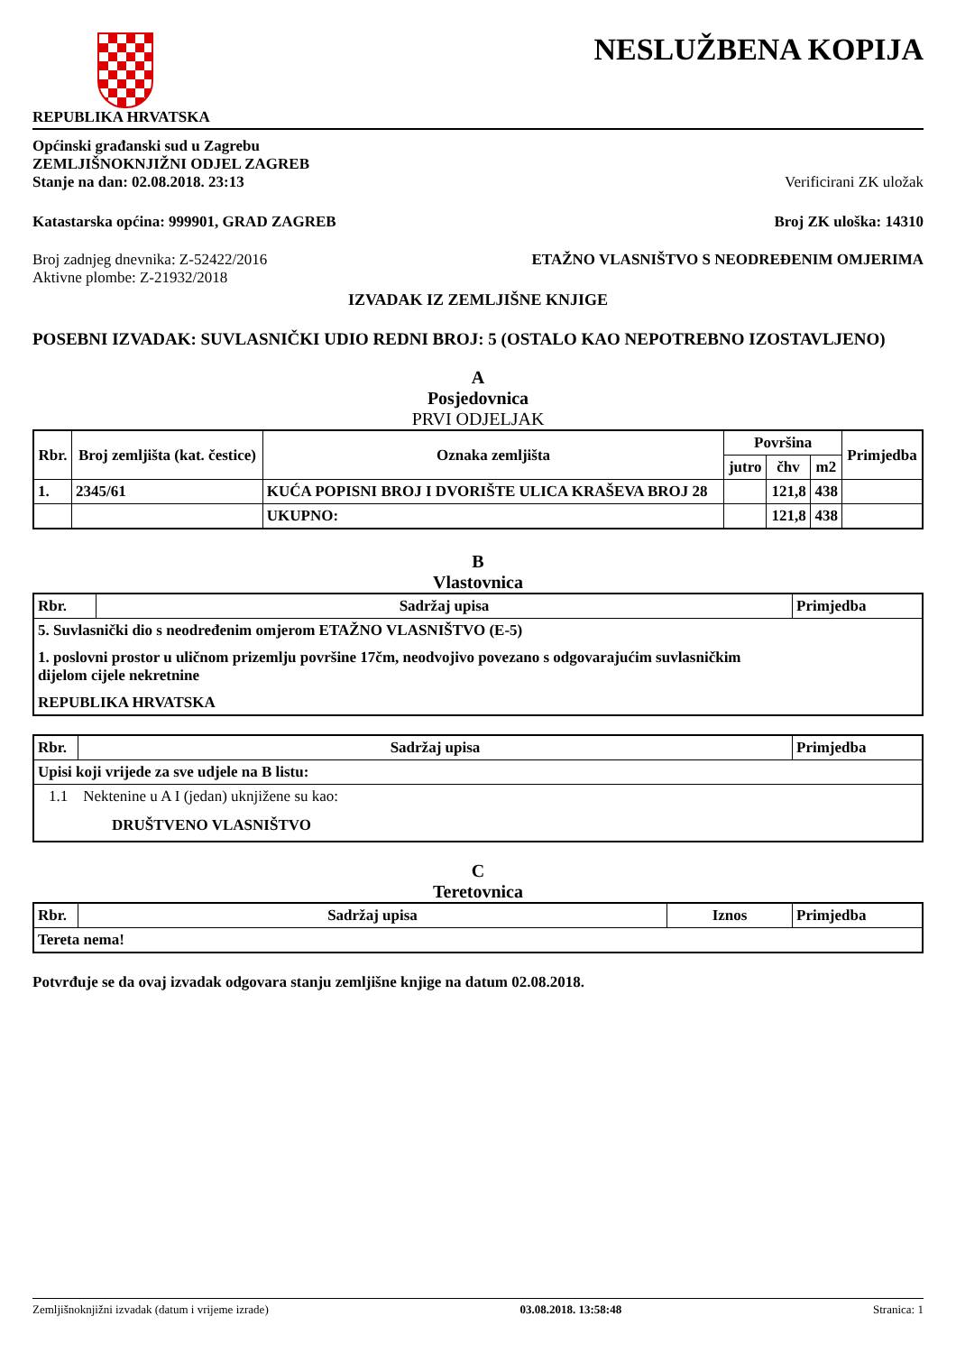REPUBLIKA HRVATSKA
NESLUŽBENA KOPIJA
Općinski građanski sud u Zagrebu
ZEMLJIŠNOKNJIŽNI ODJEL ZAGREB
Stanje na dan: 02.08.2018. 23:13 Verificirani ZK uložak
Katastarska općina: 999901, GRAD ZAGREB Broj ZK uloška: 14310
Broj zadnjeg dnevnika: Z-52422/2016
Aktivne plombe: Z-21932/2018 ETAŽNO VLASNIŠTVO S NEODREĐENIM OMJERIMA
IZVADAK IZ ZEMLJIŠNE KNJIGE
POSEBNI IZVADAK: SUVLASNIČKI UDIO REDNI BROJ: 5 (OSTALO KAO NEPOTREBNO IZOSTAVLJENO)
A
Posjedovnica
PRVI ODJELJAK
| Rbr. | Broj zemljišta (kat. čestice) | Oznaka zemljišta | Površina | | | Primjedba |
| --- | --- | --- | --- | --- | --- | --- |
| | | | jutro | čhv | m2 | |
| 1. | 2345/61 | KUĆA POPISNI BROJ I DVORIŠTE ULICA KRAŠEVA BROJ 28 | | 121,8 | 438 | |
| | | UKUPNO: | | 121,8 | 438 | |
B
Vlastovnica
| Rbr. | Sadržaj upisa | Primjedba |
| --- | --- | --- |
| 5. Suvlasnički dio s neodređenim omjerom ETAŽNO VLASNIŠTVO (E-5) 1. poslovni prostor u uličnom prizemlju površine 17čm, neodvojivo povezano s odgovarajućim suvlasničkim dijelom cijele nekretnine REPUBLIKA HRVATSKA | | |
| Rbr. | Sadržaj upisa | Primjedba |
| --- | --- | --- |
| Upisi koji vrijede za sve udjele na B listu: | | |
| 1.1 Nektenine u A I (jedan) uknjižene su kao: DRUŠTVENO VLASNIŠTVO | | |
C
Teretovnica
| Rbr. | Sadržaj upisa | Iznos | Primjedba |
| --- | --- | --- | --- |
| Tereta nema! | | | |
Potvrđuje se da ovaj izvadak odgovara stanju zemljišne knjige na datum 02.08.2018.
Zemljišnoknjižni izvadak (datum i vrijeme izrade) 03.08.2018. 13:58:48 Stranica: 1